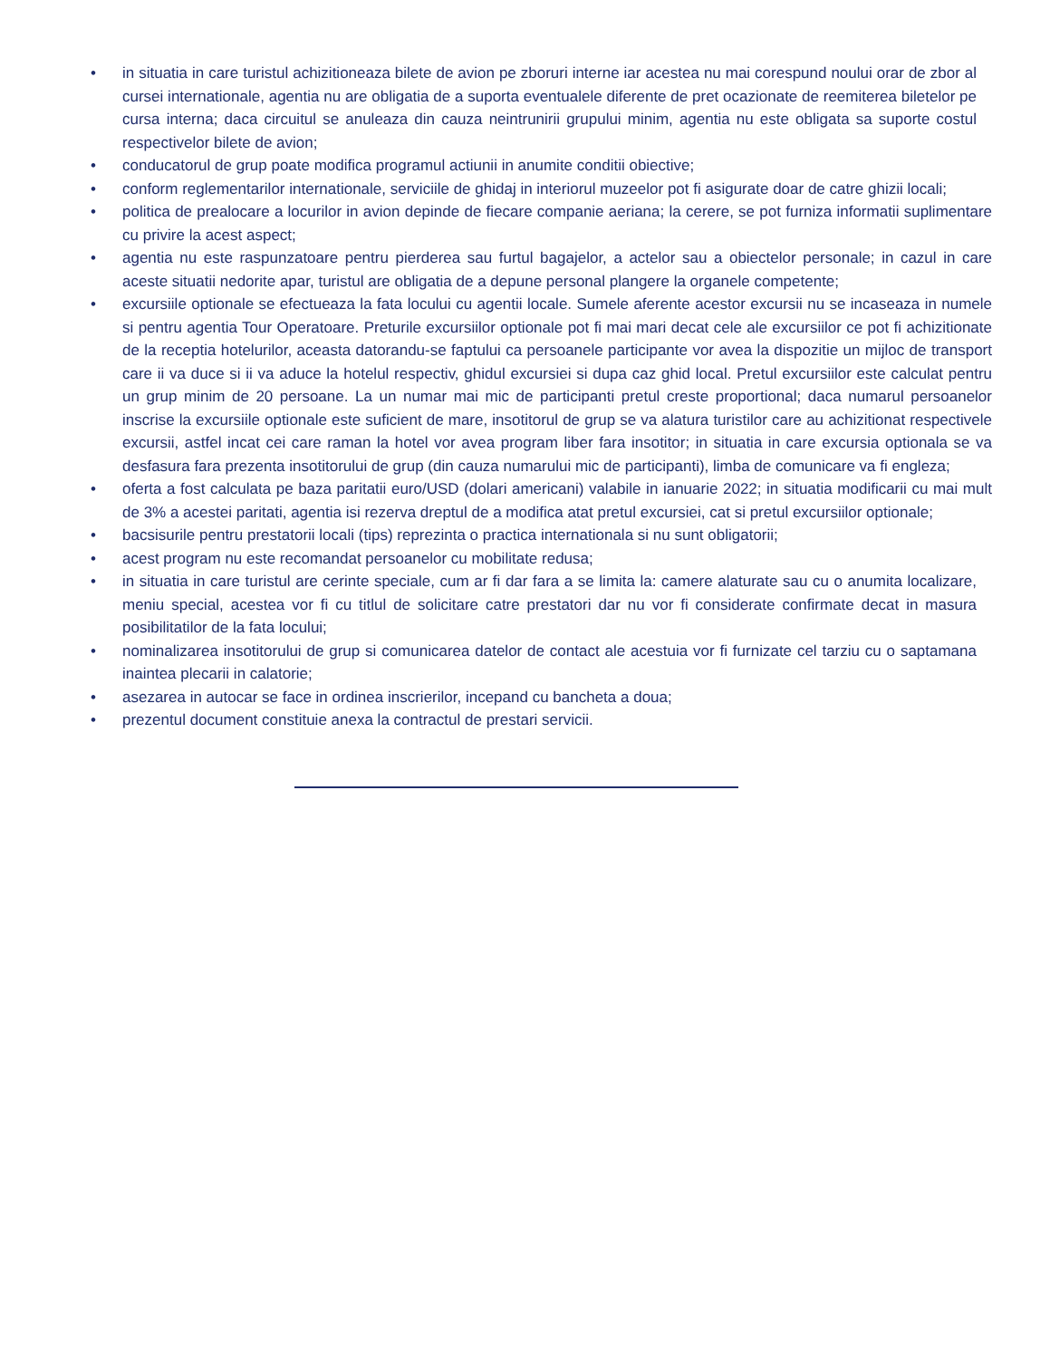• in situatia in care turistul achizitioneaza bilete de avion pe zboruri interne iar acestea nu mai corespund noului orar de zbor al cursei internationale, agentia nu are obligatia de a suporta eventualele diferente de pret ocazionate de reemiterea biletelor pe cursa interna; daca circuitul se anuleaza din cauza neintrunirii grupului minim, agentia nu este obligata sa suporte costul respectivelor bilete de avion;
• conducatorul de grup poate modifica programul actiunii in anumite conditii obiective;
• conform reglementarilor internationale, serviciile de ghidaj in interiorul muzeelor pot fi asigurate doar de catre ghizii locali;
• politica de prealocare a locurilor in avion depinde de fiecare companie aeriana; la cerere, se pot furniza informatii suplimentare cu privire la acest aspect;
• agentia nu este raspunzatoare pentru pierderea sau furtul bagajelor, a actelor sau a obiectelor personale; in cazul in care aceste situatii nedorite apar, turistul are obligatia de a depune personal plangere la organele competente;
• excursiile optionale se efectueaza la fata locului cu agentii locale. Sumele aferente acestor excursii nu se incaseaza in numele si pentru agentia Tour Operatoare. Preturile excursiilor optionale pot fi mai mari decat cele ale excursiilor ce pot fi achizitionate de la receptia hotelurilor, aceasta datorandu-se faptului ca persoanele participante vor avea la dispozitie un mijloc de transport care ii va duce si ii va aduce la hotelul respectiv, ghidul excursiei si dupa caz ghid local. Pretul excursiilor este calculat pentru un grup minim de 20 persoane. La un numar mai mic de participanti pretul creste proportional; daca numarul persoanelor inscrise la excursiile optionale este suficient de mare, insotitorul de grup se va alatura turistilor care au achizitionat respectivele excursii, astfel incat cei care raman la hotel vor avea program liber fara insotitor; in situatia in care excursia optionala se va desfasura fara prezenta insotitorului de grup (din cauza numarului mic de participanti), limba de comunicare va fi engleza;
• oferta a fost calculata pe baza paritatii euro/USD (dolari americani) valabile in ianuarie 2022; in situatia modificarii cu mai mult de 3% a acestei paritati, agentia isi rezerva dreptul de a modifica atat pretul excursiei, cat si pretul excursiilor optionale;
• bacsisurile pentru prestatorii locali (tips) reprezinta o practica internationala si nu sunt obligatorii;
• acest program nu este recomandat persoanelor cu mobilitate redusa;
• in situatia in care turistul are cerinte speciale, cum ar fi dar fara a se limita la: camere alaturate sau cu o anumita localizare, meniu special, acestea vor fi cu titlul de solicitare catre prestatori dar nu vor fi considerate confirmate decat in masura posibilitatilor de la fata locului;
• nominalizarea insotitorului de grup si comunicarea datelor de contact ale acestuia vor fi furnizate cel tarziu cu o saptamana inaintea plecarii in calatorie;
• asezarea in autocar se face in ordinea inscrierilor, incepand cu bancheta a doua;
• prezentul document constituie anexa la contractul de prestari servicii.